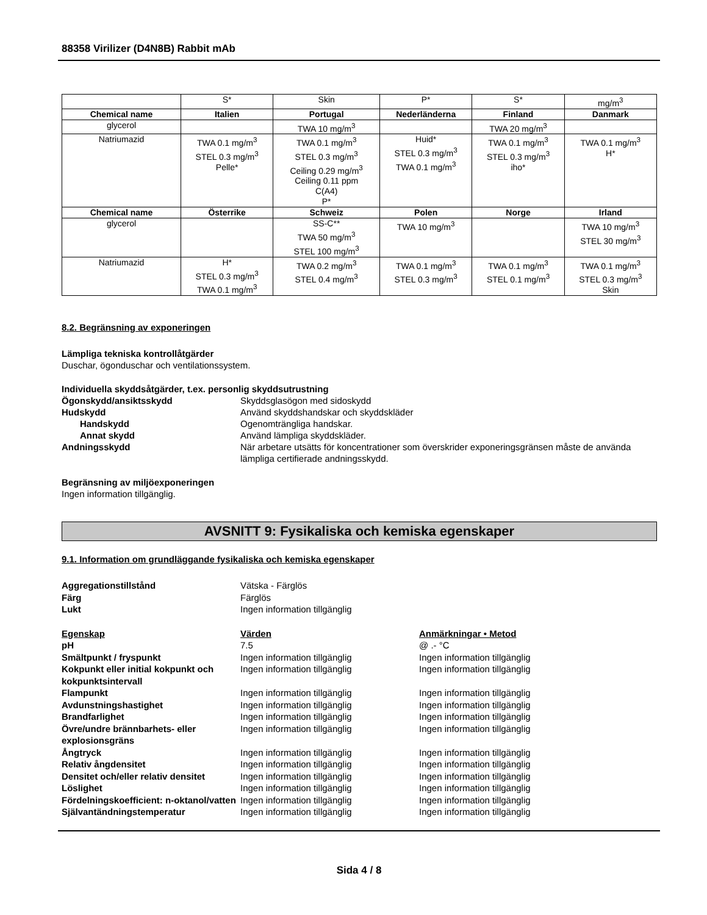88358 Virilizer (D4N8B) Rabbit mAb
| | S* | Skin | P* | S* | mg/m<sup>3</sup> |
| Chemical name | Italien | Portugal | Nederländerna | Finland | Danmark |
| glycerol | | TWA 10 mg/m<sup>3</sup> | | TWA 20 mg/m<sup>3</sup> | |
| Natriumazid | TWA 0.1 mg/m<sup>3</sup> STEL 0.3 mg/m<sup>3</sup> Pelle* | TWA 0.1 mg/m<sup>3</sup> STEL 0.3 mg/m<sup>3</sup> Ceiling 0.29 mg/m<sup>3</sup> Ceiling 0.11 ppm C(A4) P* | Huid* STEL 0.3 mg/m<sup>3</sup> TWA 0.1 mg/m<sup>3</sup> | TWA 0.1 mg/m<sup>3</sup> STEL 0.3 mg/m<sup>3</sup> iho* | TWA 0.1 mg/m<sup>3</sup> H* |
| Chemical name | Österrike | Schweiz | Polen | Norge | Irland |
| glycerol | | SS-C** TWA 50 mg/m<sup>3</sup> STEL 100 mg/m<sup>3</sup> | TWA 10 mg/m<sup>3</sup> | | TWA 10 mg/m<sup>3</sup> STEL 30 mg/m<sup>3</sup> |
| Natriumazid | H* STEL 0.3 mg/m<sup>3</sup> TWA 0.1 mg/m<sup>3</sup> | TWA 0.2 mg/m<sup>3</sup> STEL 0.4 mg/m<sup>3</sup> | TWA 0.1 mg/m<sup>3</sup> STEL 0.3 mg/m<sup>3</sup> | TWA 0.1 mg/m<sup>3</sup> STEL 0.1 mg/m<sup>3</sup> | TWA 0.1 mg/m<sup>3</sup> STEL 0.3 mg/m<sup>3</sup> Skin |
8.2. Begränsning av exponeringen
Lämpliga tekniska kontrollåtgärder
Duschar, ögonduschar och ventilationssystem.
Individuella skyddsåtgärder, t.ex. personlig skyddsutrustning
Ögonskydd/ansiktsskydd Skyddsglasögon med sidoskydd
Hudskydd Använd skyddshandskar och skyddskläder
Handskydd Ogenomträngliga handskar.
Annat skydd Använd lämpliga skyddskläder.
Andningsskydd När arbetare utsätts för koncentrationer som överskrider exponeringsgränsen måste de använda lämpliga certifierade andningsskydd.
Begränsning av miljöexponeringen
Ingen information tillgänglig.
AVSNITT 9: Fysikaliska och kemiska egenskaper
9.1. Information om grundläggande fysikaliska och kemiska egenskaper
Aggregationstillstånd Vätska - Färglös
Färg Färglös
Lukt Ingen information tillgänglig
Egenskap Värden Anmärkningar • Metod
pH 7.5 @ .- °C
Smältpunkt / fryspunkt Ingen information tillgänglig Ingen information tillgänglig
Kokpunkt eller initial kokpunkt och kokpunktsintervall
Ingen information tillgänglig Ingen information tillgänglig
Flampunkt Ingen information tillgänglig Ingen information tillgänglig
Avdunstningshastighet Ingen information tillgänglig Ingen information tillgänglig
Brandfarlighet Ingen information tillgänglig Ingen information tillgänglig
Övre/undre brännbarhets- eller explosionsgräns
Ingen information tillgänglig Ingen information tillgänglig
Ångtryck Ingen information tillgänglig Ingen information tillgänglig
Relativ ångdensitet Ingen information tillgänglig Ingen information tillgänglig
Densitet och/eller relativ densitet
Ingen information tillgänglig Ingen information tillgänglig
Löslighet Ingen information tillgänglig Ingen information tillgänglig
Fördelningskoefficient: n-oktanol/vatten
Ingen information tillgänglig Ingen information tillgänglig
Självantändningstemperatur Ingen information tillgänglig Ingen information tillgänglig
Sida 4 / 8